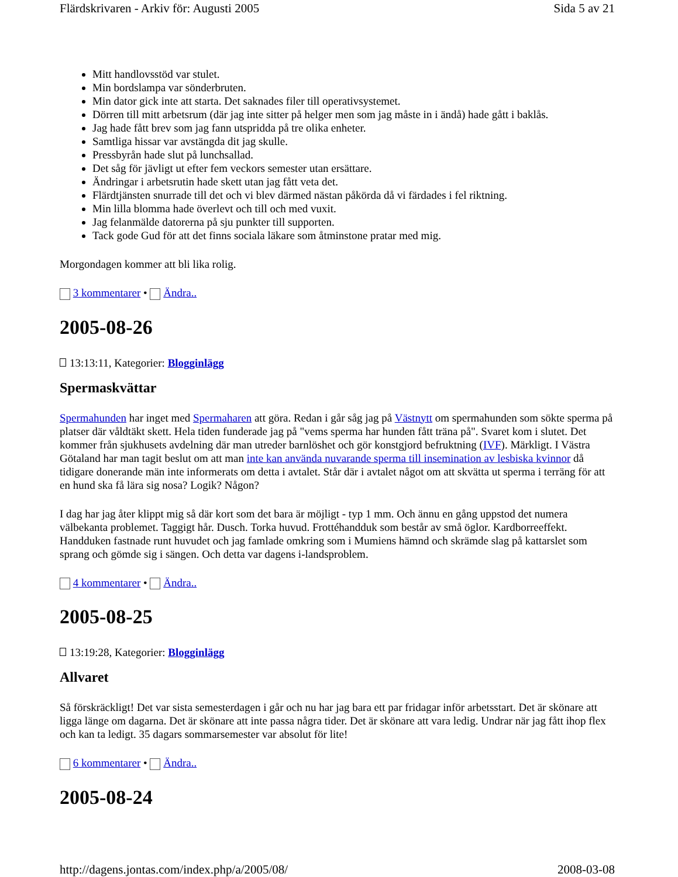Flärdskrivaren - Arkiv för: Augusti 2005 Sida 5 av 21
Mitt handlovsstöd var stulet.
Min bordslampa var sönderbruten.
Min dator gick inte att starta. Det saknades filer till operativsystemet.
Dörren till mitt arbetsrum (där jag inte sitter på helger men som jag måste in i ändå) hade gått i baklås.
Jag hade fått brev som jag fann utspridda på tre olika enheter.
Samtliga hissar var avstängda dit jag skulle.
Pressbyrån hade slut på lunchsallad.
Det såg för jävligt ut efter fem veckors semester utan ersättare.
Ändringar i arbetsrutin hade skett utan jag fått veta det.
Flärdtjänsten snurrade till det och vi blev därmed nästan påkörda då vi färdades i fel riktning.
Min lilla blomma hade överlevt och till och med vuxit.
Jag felanmälde datorerna på sju punkter till supporten.
Tack gode Gud för att det finns sociala läkare som åtminstone pratar med mig.
Morgondagen kommer att bli lika rolig.
3 kommentarer • Ändra..
2005-08-26
13:13:11, Kategorier: Blogginlägg
Spermaskvättar
Spermahunden har inget med Spermaharen att göra. Redan i går såg jag på Västnytt om spermahunden som sökte sperma på platser där våldtäkt skett. Hela tiden funderade jag på "vems sperma har hunden fått träna på". Svaret kom i slutet. Det kommer från sjukhusets avdelning där man utreder barnlöshet och gör konstgjord befruktning (IVF). Märkligt. I Västra Götaland har man tagit beslut om att man inte kan använda nuvarande sperma till insemination av lesbiska kvinnor då tidigare donerande män inte informerats om detta i avtalet. Står där i avtalet något om att skvätta ut sperma i terräng för att en hund ska få lära sig nosa? Logik? Någon?
I dag har jag åter klippt mig så där kort som det bara är möjligt - typ 1 mm. Och ännu en gång uppstod det numera välbekanta problemet. Taggigt hår. Dusch. Torka huvud. Frottéhandduk som består av små öglor. Kardborreeffekt. Handduken fastnade runt huvudet och jag famlade omkring som i Mumiens hämnd och skrämde slag på kattarslet som sprang och gömde sig i sängen. Och detta var dagens i-landsproblem.
4 kommentarer • Ändra..
2005-08-25
13:19:28, Kategorier: Blogginlägg
Allvaret
Så förskräckligt! Det var sista semesterdagen i går och nu har jag bara ett par fridagar inför arbetsstart. Det är skönare att ligga länge om dagarna. Det är skönare att inte passa några tider. Det är skönare att vara ledig. Undrar när jag fått ihop flex och kan ta ledigt. 35 dagars sommarsemester var absolut för lite!
6 kommentarer • Ändra..
2005-08-24
http://dagens.jontas.com/index.php/a/2005/08/ 2008-03-08